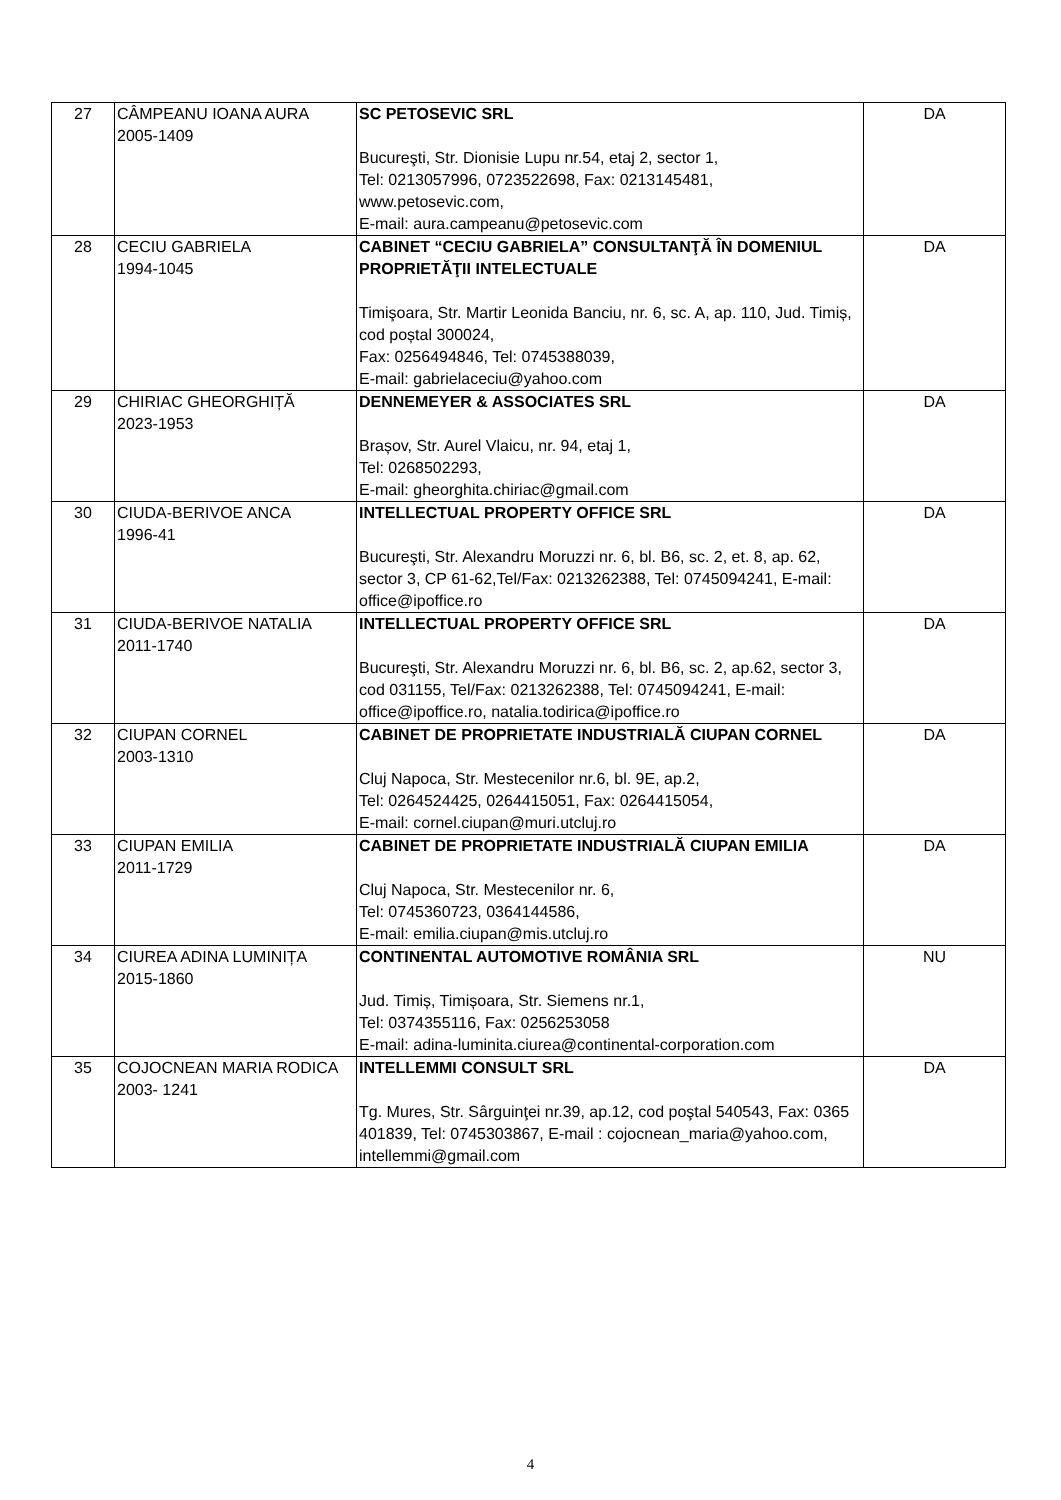| 27 | CÂMPEANU IOANA AURA 2005-1409 | SC PETOSEVIC SRL Bucureşti, Str. Dionisie Lupu nr.54, etaj 2, sector 1, Tel: 0213057996, 0723522698, Fax: 0213145481, www.petosevic.com, E-mail: aura.campeanu@petosevic.com | DA |
| 28 | CECIU GABRIELA 1994-1045 | CABINET “CECIU GABRIELA” CONSULTANŢĂ ÎN DOMENIUL PROPRIETĂŢII INTELECTUALE Timişoara, Str. Martir Leonida Banciu, nr. 6, sc. A, ap. 110, Jud. Timiș, cod poștal 300024, Fax: 0256494846, Tel: 0745388039, E-mail: gabrielaceciu@yahoo.com | DA |
| 29 | CHIRIAC GHEORGHIȚĂ 2023-1953 | DENNEMEYER & ASSOCIATES SRL Brașov, Str. Aurel Vlaicu, nr. 94, etaj 1, Tel: 0268502293, E-mail: gheorghita.chiriac@gmail.com | DA |
| 30 | CIUDA-BERIVOE ANCA 1996-41 | INTELLECTUAL PROPERTY OFFICE SRL Bucureşti, Str. Alexandru Moruzzi nr. 6, bl. B6, sc. 2, et. 8, ap. 62, sector 3, CP 61-62,Tel/Fax: 0213262388, Tel: 0745094241, E-mail: office@ipoffice.ro | DA |
| 31 | CIUDA-BERIVOE NATALIA 2011-1740 | INTELLECTUAL PROPERTY OFFICE SRL Bucureşti, Str. Alexandru Moruzzi nr. 6, bl. B6, sc. 2, ap.62, sector 3, cod 031155, Tel/Fax: 0213262388, Tel: 0745094241, E-mail: office@ipoffice.ro, natalia.todirica@ipoffice.ro | DA |
| 32 | CIUPAN CORNEL 2003-1310 | CABINET DE PROPRIETATE INDUSTRIALĂ CIUPAN CORNEL Cluj Napoca, Str. Mestecenilor nr.6, bl. 9E, ap.2, Tel: 0264524425, 0264415051, Fax: 0264415054, E-mail: cornel.ciupan@muri.utcluj.ro | DA |
| 33 | CIUPAN EMILIA 2011-1729 | CABINET DE PROPRIETATE INDUSTRIALĂ CIUPAN EMILIA Cluj Napoca, Str. Mestecenilor nr. 6, Tel: 0745360723, 0364144586, E-mail: emilia.ciupan@mis.utcluj.ro | DA |
| 34 | CIUREA ADINA LUMINIȚA 2015-1860 | CONTINENTAL AUTOMOTIVE ROMÂNIA SRL Jud. Timiș, Timișoara, Str. Siemens nr.1, Tel: 0374355116, Fax: 0256253058 E-mail: adina-luminita.ciurea@continental-corporation.com | NU |
| 35 | COJOCNEAN MARIA RODICA 2003- 1241 | INTELLEMMI CONSULT SRL Tg. Mures, Str. Sârguinţei nr.39, ap.12, cod poştal 540543, Fax: 0365 401839, Tel: 0745303867, E-mail : cojocnean_maria@yahoo.com, intellemmi@gmail.com | DA |
4